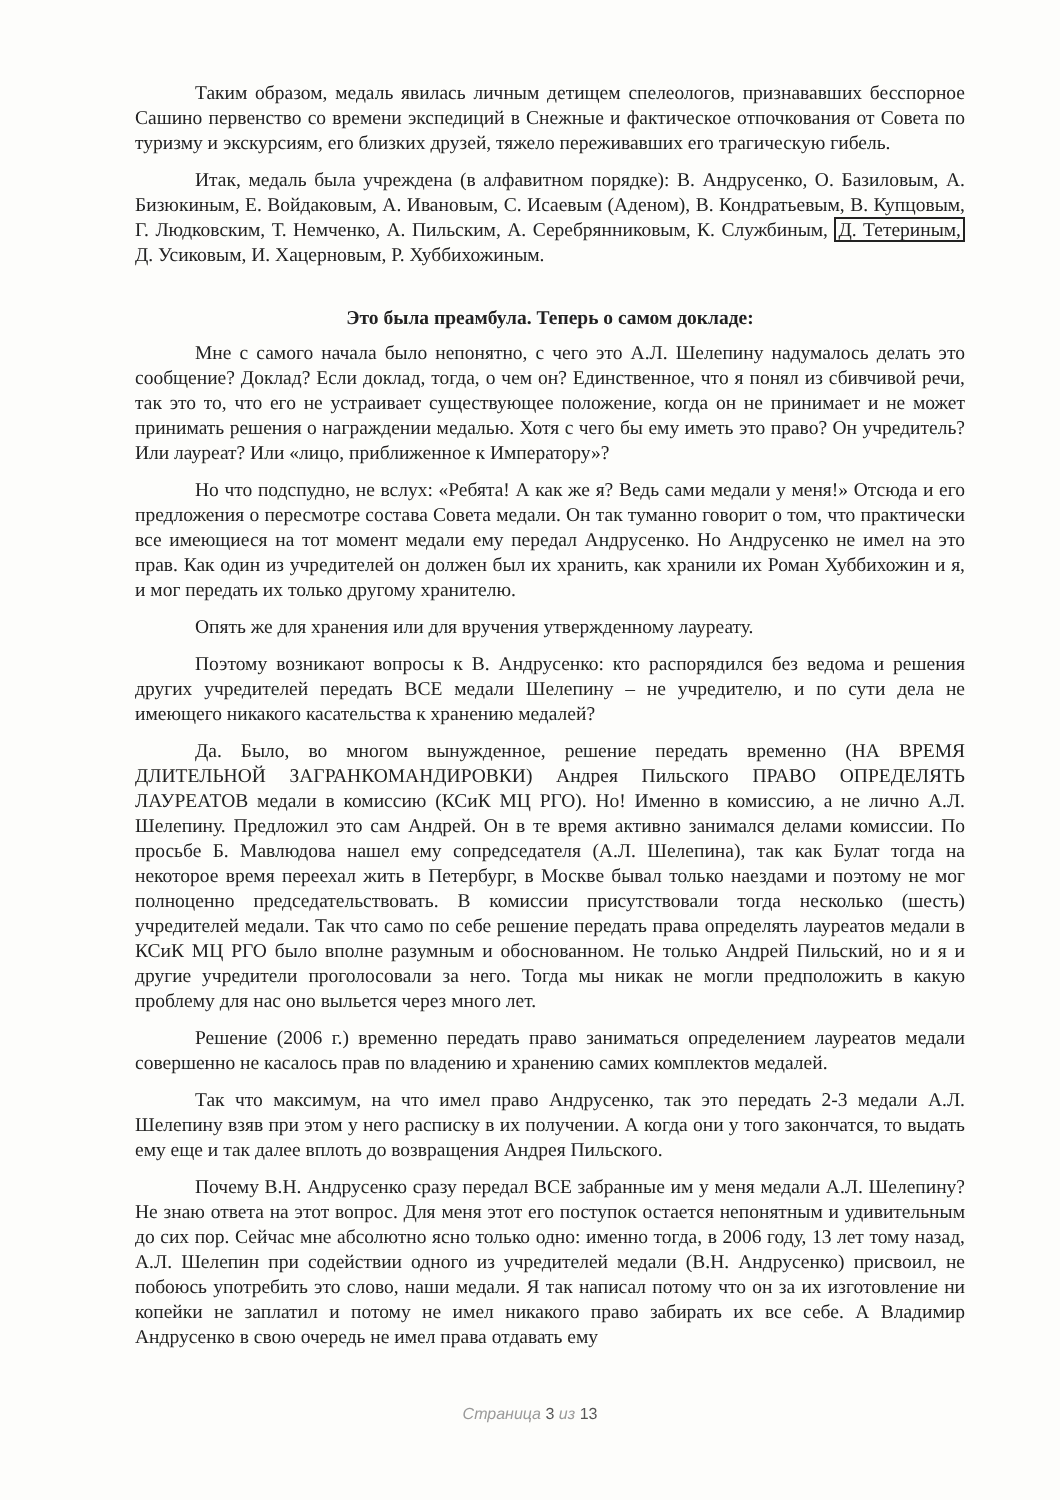Таким образом, медаль явилась личным детищем спелеологов, признававших бесспорное Сашино первенство со времени экспедиций в Снежные и фактическое отпочкования от Совета по туризму и экскурсиям, его близких друзей, тяжело переживавших его трагическую гибель.
Итак, медаль была учреждена (в алфавитном порядке): В. Андрусенко, О. Базиловым, А. Бизюкиным, Е. Войдаковым, А. Ивановым, С. Исаевым (Аденом), В. Кондратьевым, В. Купцовым, Г. Людковским, Т. Немченко, А. Пильским, А. Серебрянниковым, К. Службиным, Д. Тетериным, Д. Усиковым, И. Хацерновым, Р. Хуббихожиным.
Это была преамбула. Теперь о самом докладе:
Мне с самого начала было непонятно, с чего это А.Л. Шелепину надумалось делать это сообщение? Доклад? Если доклад, тогда, о чем он? Единственное, что я понял из сбивчивой речи, так это то, что его не устраивает существующее положение, когда он не принимает и не может принимать решения о награждении медалью. Хотя с чего бы ему иметь это право? Он учредитель? Или лауреат? Или «лицо, приближенное к Императору»?
Но что подспудно, не вслух: «Ребята! А как же я? Ведь сами медали у меня!» Отсюда и его предложения о пересмотре состава Совета медали. Он так туманно говорит о том, что практически все имеющиеся на тот момент медали ему передал Андрусенко. Но Андрусенко не имел на это прав. Как один из учредителей он должен был их хранить, как хранили их Роман Хуббихожин и я, и мог передать их только другому хранителю.
Опять же для хранения или для вручения утвержденному лауреату.
Поэтому возникают вопросы к В. Андрусенко: кто распорядился без ведома и решения других учредителей передать ВСЕ медали Шелепину – не учредителю, и по сути дела не имеющего никакого касательства к хранению медалей?
Да. Было, во многом вынужденное, решение передать временно (НА ВРЕМЯ ДЛИТЕЛЬНОЙ ЗАГРАНКОМАНДИРОВКИ) Андрея Пильского ПРАВО ОПРЕДЕЛЯТЬ ЛАУРЕАТОВ медали в комиссию (КСиК МЦ РГО). Но! Именно в комиссию, а не лично А.Л. Шелепину. Предложил это сам Андрей. Он в те время активно занимался делами комиссии. По просьбе Б. Мавлюдова нашел ему сопредседателя (А.Л. Шелепина), так как Булат тогда на некоторое время переехал жить в Петербург, в Москве бывал только наездами и поэтому не мог полноценно председательствовать. В комиссии присутствовали тогда несколько (шесть) учредителей медали. Так что само по себе решение передать права определять лауреатов медали в КСиК МЦ РГО было вполне разумным и обоснованном. Не только Андрей Пильский, но и я и другие учредители проголосовали за него. Тогда мы никак не могли предположить в какую проблему для нас оно выльется через много лет.
Решение (2006 г.) временно передать право заниматься определением лауреатов медали совершенно не касалось прав по владению и хранению самих комплектов медалей.
Так что максимум, на что имел право Андрусенко, так это передать 2-3 медали А.Л. Шелепину взяв при этом у него расписку в их получении. А когда они у того закончатся, то выдать ему еще и так далее вплоть до возвращения Андрея Пильского.
Почему В.Н. Андрусенко сразу передал ВСЕ забранные им у меня медали А.Л. Шелепину? Не знаю ответа на этот вопрос. Для меня этот его поступок остается непонятным и удивительным до сих пор. Сейчас мне абсолютно ясно только одно: именно тогда, в 2006 году, 13 лет тому назад, А.Л. Шелепин при содействии одного из учредителей медали (В.Н. Андрусенко) присвоил, не побоюсь употребить это слово, наши медали. Я так написал потому что он за их изготовление ни копейки не заплатил и потому не имел никакого право забирать их все себе. А Владимир Андрусенко в свою очередь не имел права отдавать ему
Страница 3 из 13